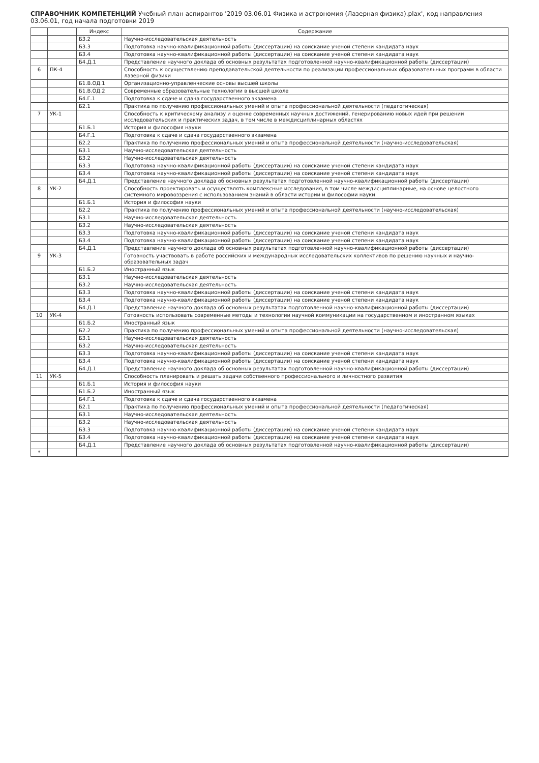СПРАВОЧНИК КОМПЕТЕНЦИЙ Учебный план аспирантов '2019 03.06.01 Физика и астрономия (Лазерная физика).plax', код направления 03.06.01, год начала подготовки 2019
| | | Индекс | Содержание |
| --- | --- | --- | --- |
| | | Б3.2 | Научно-исследовательская деятельность |
| | | Б3.3 | Подготовка научно-квалификационной работы (диссертации) на соискание ученой степени кандидата наук |
| | | Б3.4 | Подготовка научно-квалификационной работы (диссертации) на соискание ученой степени кандидата наук |
| | | Б4.Д.1 | Представление научного доклада об основных результатах подготовленной научно-квалификационной работы (диссертации) |
| 6 | ПК-4 | | Способность к осуществлению преподавательской деятельности по реализации профессиональных образовательных программ в области лазерной физики |
| | | Б1.В.ОД.1 | Организационно-управленческие основы высшей школы |
| | | Б1.В.ОД.2 | Современные образовательные технологии в высшей школе |
| | | Б4.Г.1 | Подготовка к сдаче и сдача государственного экзамена |
| | | Б2.1 | Практика по получению профессиональных умений и опыта профессиональной деятельности (педагогическая) |
| 7 | УК-1 | | Способность к критическому анализу и оценке современных научных достижений, генерированию новых идей при решении исследовательских и практических задач, в том числе в междисциплинарных областях |
| | | Б1.Б.1 | История и философия науки |
| | | Б4.Г.1 | Подготовка к сдаче и сдача государственного экзамена |
| | | Б2.2 | Практика по получению профессиональных умений и опыта профессиональной деятельности (научно-исследовательская) |
| | | Б3.1 | Научно-исследовательская деятельность |
| | | Б3.2 | Научно-исследовательская деятельность |
| | | Б3.3 | Подготовка научно-квалификационной работы (диссертации) на соискание ученой степени кандидата наук |
| | | Б3.4 | Подготовка научно-квалификационной работы (диссертации) на соискание ученой степени кандидата наук |
| | | Б4.Д.1 | Представление научного доклада об основных результатах подготовленной научно-квалификационной работы (диссертации) |
| 8 | УК-2 | | Способность проектировать и осуществлять комплексные исследования, в том числе междисциплинарные, на основе целостного системного мировоззрения с использованием знаний в области истории и философии науки |
| | | Б1.Б.1 | История и философия науки |
| | | Б2.2 | Практика по получению профессиональных умений и опыта профессиональной деятельности (научно-исследовательская) |
| | | Б3.1 | Научно-исследовательская деятельность |
| | | Б3.2 | Научно-исследовательская деятельность |
| | | Б3.3 | Подготовка научно-квалификационной работы (диссертации) на соискание ученой степени кандидата наук |
| | | Б3.4 | Подготовка научно-квалификационной работы (диссертации) на соискание ученой степени кандидата наук |
| | | Б4.Д.1 | Представление научного доклада об основных результатах подготовленной научно-квалификационной работы (диссертации) |
| 9 | УК-3 | | Готовность участвовать в работе российских и международных исследовательских коллективов по решению научных и научно-образовательных задач |
| | | Б1.Б.2 | Иностранный язык |
| | | Б3.1 | Научно-исследовательская деятельность |
| | | Б3.2 | Научно-исследовательская деятельность |
| | | Б3.3 | Подготовка научно-квалификационной работы (диссертации) на соискание ученой степени кандидата наук |
| | | Б3.4 | Подготовка научно-квалификационной работы (диссертации) на соискание ученой степени кандидата наук |
| | | Б4.Д.1 | Представление научного доклада об основных результатах подготовленной научно-квалификационной работы (диссертации) |
| 10 | УК-4 | | Готовность использовать современные методы и технологии научной коммуникации на государственном и иностранном языках |
| | | Б1.Б.2 | Иностранный язык |
| | | Б2.2 | Практика по получению профессиональных умений и опыта профессиональной деятельности (научно-исследовательская) |
| | | Б3.1 | Научно-исследовательская деятельность |
| | | Б3.2 | Научно-исследовательская деятельность |
| | | Б3.3 | Подготовка научно-квалификационной работы (диссертации) на соискание ученой степени кандидата наук |
| | | Б3.4 | Подготовка научно-квалификационной работы (диссертации) на соискание ученой степени кандидата наук |
| | | Б4.Д.1 | Представление научного доклада об основных результатах подготовленной научно-квалификационной работы (диссертации) |
| 11 | УК-5 | | Способность планировать и решать задачи собственного профессионального и личностного развития |
| | | Б1.Б.1 | История и философия науки |
| | | Б1.Б.2 | Иностранный язык |
| | | Б4.Г.1 | Подготовка к сдаче и сдача государственного экзамена |
| | | Б2.1 | Практика по получению профессиональных умений и опыта профессиональной деятельности (педагогическая) |
| | | Б3.1 | Научно-исследовательская деятельность |
| | | Б3.2 | Научно-исследовательская деятельность |
| | | Б3.3 | Подготовка научно-квалификационной работы (диссертации) на соискание ученой степени кандидата наук |
| | | Б3.4 | Подготовка научно-квалификационной работы (диссертации) на соискание ученой степени кандидата наук |
| | | Б4.Д.1 | Представление научного доклада об основных результатах подготовленной научно-квалификационной работы (диссертации) |
| * | | | |